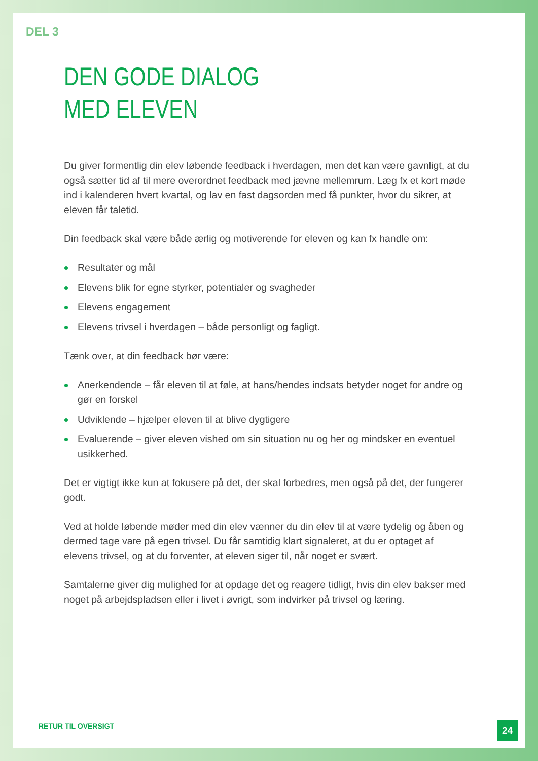DEL 3
DEN GODE DIALOG
MED ELEVEN
Du giver formentlig din elev løbende feedback i hverdagen, men det kan være gavnligt, at du også sætter tid af til mere overordnet feedback med jævne mellemrum. Læg fx et kort møde ind i kalenderen hvert kvartal, og lav en fast dagsorden med få punkter, hvor du sikrer, at eleven får taletid.
Din feedback skal være både ærlig og motiverende for eleven og kan fx handle om:
Resultater og mål
Elevens blik for egne styrker, potentialer og svagheder
Elevens engagement
Elevens trivsel i hverdagen – både personligt og fagligt.
Tænk over, at din feedback bør være:
Anerkendende – får eleven til at føle, at hans/hendes indsats betyder noget for andre og gør en forskel
Udviklende – hjælper eleven til at blive dygtigere
Evaluerende – giver eleven vished om sin situation nu og her og mindsker en eventuel usikkerhed.
Det er vigtigt ikke kun at fokusere på det, der skal forbedres, men også på det, der fungerer godt.
Ved at holde løbende møder med din elev vænner du din elev til at være tydelig og åben og dermed tage vare på egen trivsel. Du får samtidig klart signaleret, at du er optaget af elevens trivsel, og at du forventer, at eleven siger til, når noget er svært.
Samtalerne giver dig mulighed for at opdage det og reagere tidligt, hvis din elev bakser med noget på arbejdspladsen eller i livet i øvrigt, som indvirker på trivsel og læring.
RETUR TIL OVERSIGT
24